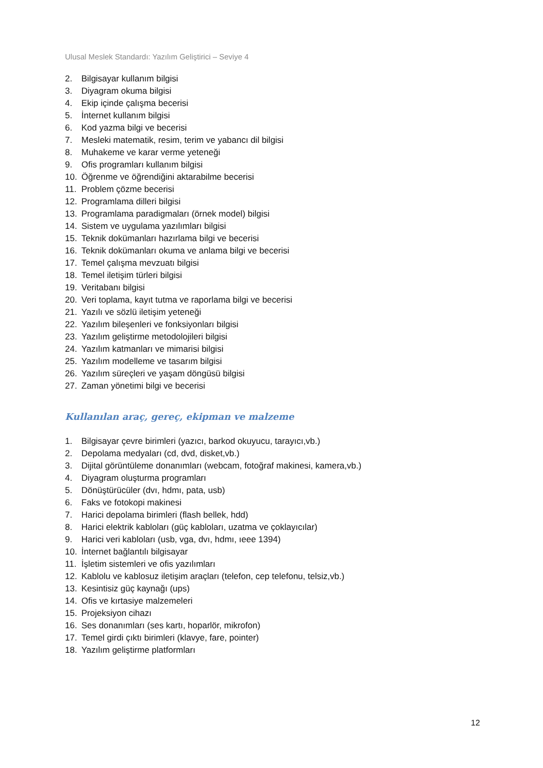Ulusal Meslek Standardı: Yazılım Geliştirici – Seviye 4
2. Bilgisayar kullanım bilgisi
3. Diyagram okuma bilgisi
4. Ekip içinde çalışma becerisi
5. İnternet kullanım bilgisi
6. Kod yazma bilgi ve becerisi
7. Mesleki matematik, resim, terim ve yabancı dil bilgisi
8. Muhakeme ve karar verme yeteneği
9. Ofis programları kullanım bilgisi
10. Öğrenme ve öğrendiğini aktarabilme becerisi
11. Problem çözme becerisi
12. Programlama dilleri bilgisi
13. Programlama paradigmaları (örnek model) bilgisi
14. Sistem ve uygulama yazılımları bilgisi
15. Teknik dokümanları hazırlama bilgi ve becerisi
16. Teknik dokümanları okuma ve anlama bilgi ve becerisi
17. Temel çalışma mevzuatı bilgisi
18. Temel iletişim türleri bilgisi
19. Veritabanı bilgisi
20. Veri toplama, kayıt tutma ve raporlama bilgi ve becerisi
21. Yazılı ve sözlü iletişim yeteneği
22. Yazılım bileşenleri ve fonksiyonları bilgisi
23. Yazılım geliştirme metodolojileri bilgisi
24. Yazılım katmanları ve mimarisi bilgisi
25. Yazılım modelleme ve tasarım bilgisi
26. Yazılım süreçleri ve yaşam döngüsü bilgisi
27. Zaman yönetimi bilgi ve becerisi
Kullanılan araç, gereç, ekipman ve malzeme
1. Bilgisayar çevre birimleri (yazıcı, barkod okuyucu, tarayıcı,vb.)
2. Depolama medyaları (cd, dvd, disket,vb.)
3. Dijital görüntüleme donanımları (webcam, fotoğraf makinesi, kamera,vb.)
4. Diyagram oluşturma programları
5. Dönüştürücüler (dvı, hdmı, pata, usb)
6. Faks ve fotokopi makinesi
7. Harici depolama birimleri (flash bellek, hdd)
8. Harici elektrik kabloları (güç kabloları, uzatma ve çoklayıcılar)
9. Harici veri kabloları (usb, vga, dvı, hdmı, ıeee 1394)
10. İnternet bağlantılı bilgisayar
11. İşletim sistemleri ve ofis yazılımları
12. Kablolu ve kablosuz iletişim araçları (telefon, cep telefonu, telsiz,vb.)
13. Kesintisiz güç kaynağı (ups)
14. Ofis ve kırtasiye malzemeleri
15. Projeksiyon cihazı
16. Ses donanımları (ses kartı, hoparlör, mikrofon)
17. Temel girdi çıktı birimleri (klavye, fare, pointer)
18. Yazılım geliştirme platformları
12